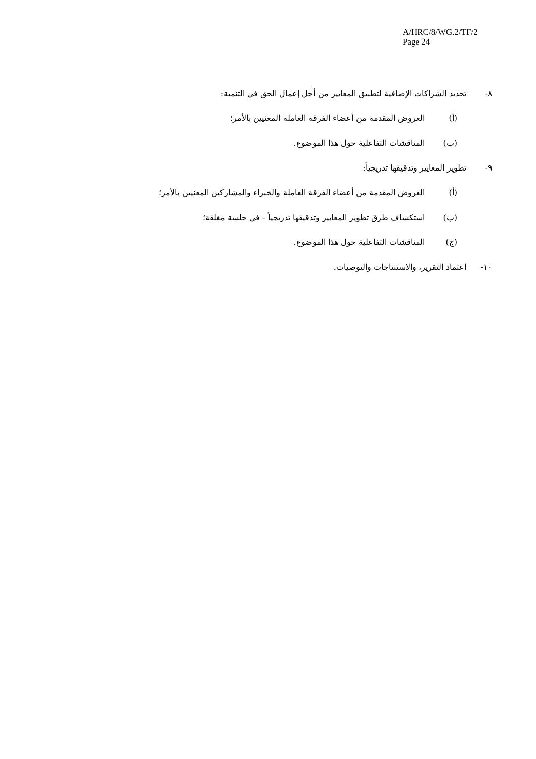A/HRC/8/WG.2/TF/2
Page 24
٨- تحديد الشراكات الإضافية لتطبيق المعايير من أجل إعمال الحق في التنمية:
(أ) العروض المقدمة من أعضاء الفرقة العاملة المعنيين بالأمر؛
(ب) المناقشات التفاعلية حول هذا الموضوع.
٩- تطوير المعايير وتدقيقها تدريجياً:
(أ) العروض المقدمة من أعضاء الفرقة العاملة والخبراء والمشاركين المعنيين بالأمر؛
(ب) استكشاف طرق تطوير المعايير وتدقيقها تدريجياً - في جلسة مغلقة؛
(ج) المناقشات التفاعلية حول هذا الموضوع.
١٠- اعتماد التقرير، والاستنتاجات والتوصيات.